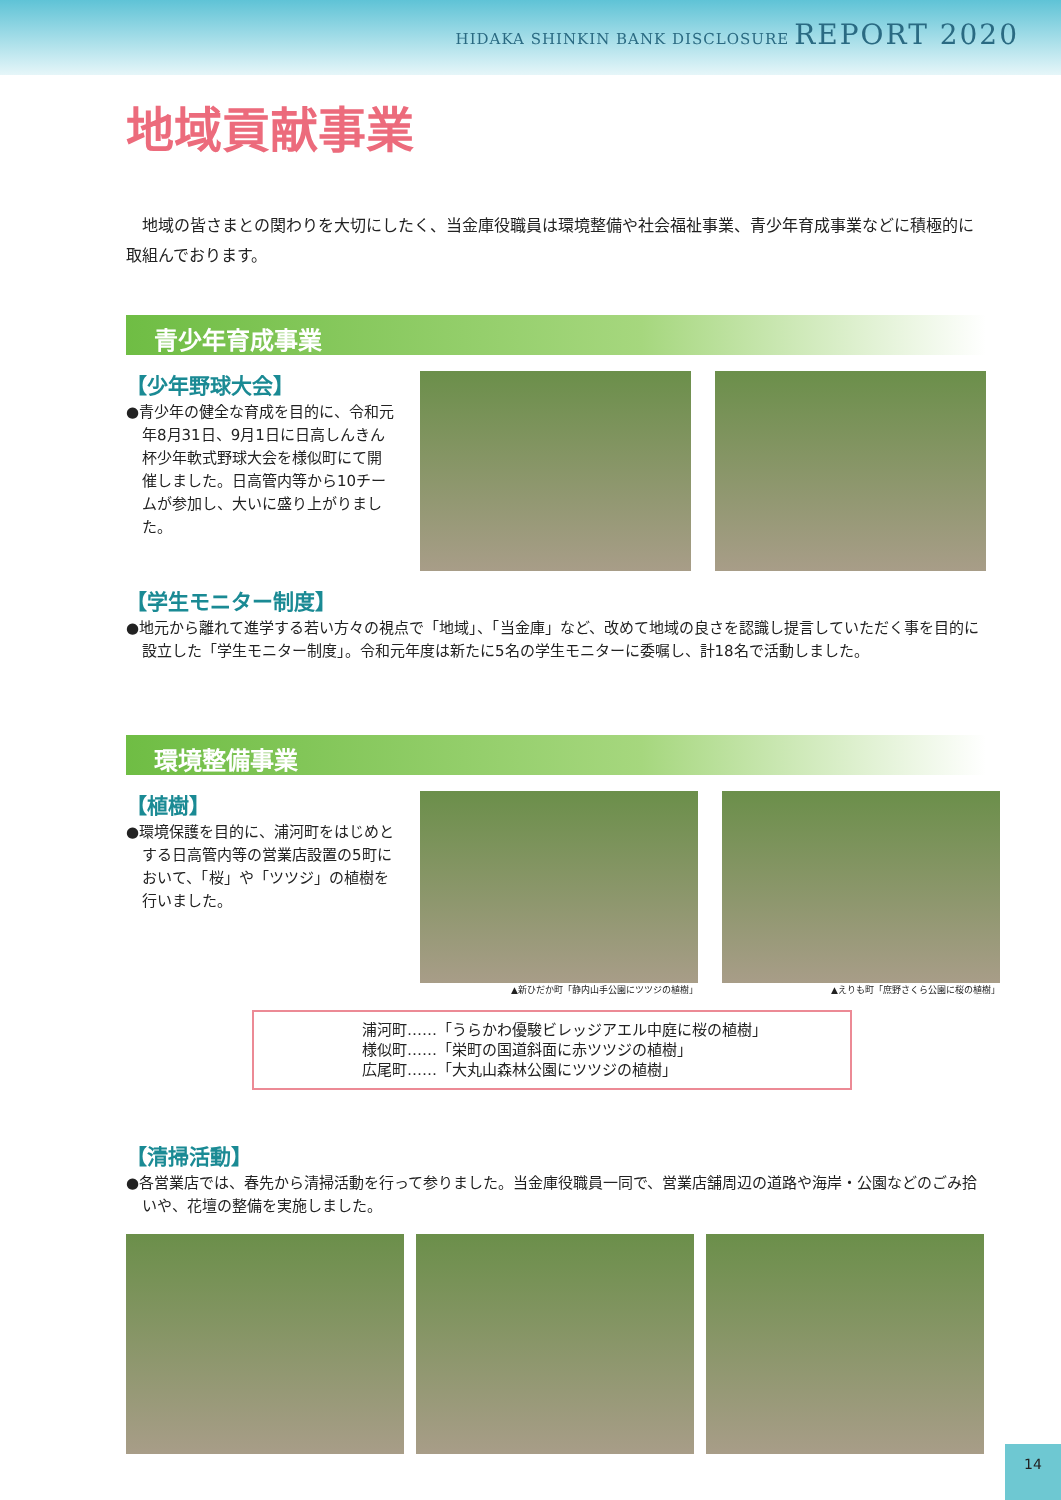HIDAKA SHINKIN BANK DISCLOSURE REPORT 2020
地域貢献事業
　地域の皆さまとの関わりを大切にしたく、当金庫役職員は環境整備や社会福祉事業、青少年育成事業などに積極的に取組んでおります。
青少年育成事業
【少年野球大会】
●青少年の健全な育成を目的に、令和元年8月31日、9月1日に日高しんきん杯少年軟式野球大会を様似町にて開催しました。日高管内等から10チームが参加し、大いに盛り上がりました。
【学生モニター制度】
●地元から離れて進学する若い方々の視点で「地域」、「当金庫」など、改めて地域の良さを認識し提言していただく事を目的に設立した「学生モニター制度」。令和元年度は新たに5名の学生モニターに委嘱し、計18名で活動しました。
環境整備事業
【植樹】
●環境保護を目的に、浦河町をはじめとする日高管内等の営業店設置の5町において、「桜」や「ツツジ」の植樹を行いました。
▲新ひだか町「静内山手公園にツツジの植樹」
▲えりも町「庶野さくら公園に桜の植樹」
浦河町……「うらかわ優駿ビレッジアエル中庭に桜の植樹」
様似町……「栄町の国道斜面に赤ツツジの植樹」
広尾町……「大丸山森林公園にツツジの植樹」
【清掃活動】
●各営業店では、春先から清掃活動を行って参りました。当金庫役職員一同で、営業店舗周辺の道路や海岸・公園などのごみ拾いや、花壇の整備を実施しました。
14